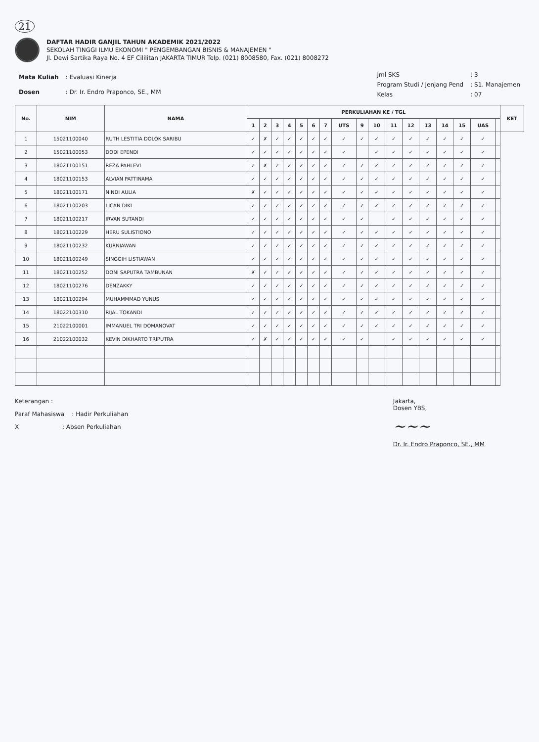21
DAFTAR HADIR GANJIL TAHUN AKADEMIK 2021/2022
SEKOLAH TINGGI ILMU EKONOMI " PENGEMBANGAN BISNIS & MANAJEMEN "
Jl. Dewi Sartika Raya No. 4 EF Cililitan JAKARTA TIMUR Telp. (021) 8008580, Fax. (021) 8008272
| Mata Kuliah | : Evaluasi Kinerja |
| Dosen | : Dr. Ir. Endro Praponco, SE., MM |
| Jml SKS | : 3 |
| Program Studi / Jenjang Pend | : S1. Manajemen |
| Kelas | : 07 |
| No. | NIM | NAMA | PERKULIAHAN KE / TGL | | | | | | | | | | | | | | | | | KET |
| --- | --- | --- | --- | --- | --- | --- | --- | --- | --- | --- | --- | --- | --- | --- | --- | --- | --- | --- | --- | --- |
| | | | 1 | 2 | 3 | 4 | 5 | 6 | 7 | UTS | 9 | 10 | 11 | 12 | 13 | 14 | 15 | UAS | | |
| 1 | 15021100040 | RUTH LESTITIA DOLOK SARIBU | ✓ | ✗ | ✓ | ✓ | ✓ | ✓ | ✓ | ✓ | ✓ | ✓ | ✓ | ✓ | ✓ | ✓ | ✓ | ✓ | | |
| 2 | 15021100053 | DODI EPENDI | ✓ | ✓ | ✓ | ✓ | ✓ | ✓ | ✓ | ✓ | | ✓ | ✓ | ✓ | ✓ | ✓ | ✓ | ✓ | | |
| 3 | 18021100151 | REZA PAHLEVI | ✓ | ✗ | ✓ | ✓ | ✓ | ✓ | ✓ | ✓ | ✓ | ✓ | ✓ | ✓ | ✓ | ✓ | ✓ | ✓ | | |
| 4 | 18021100153 | ALVIAN PATTINAMA | ✓ | ✓ | ✓ | ✓ | ✓ | ✓ | ✓ | ✓ | ✓ | ✓ | ✓ | ✓ | ✓ | ✓ | ✓ | ✓ | | |
| 5 | 18021100171 | NINDI AULIA | ✗ | ✓ | ✓ | ✓ | ✓ | ✓ | ✓ | ✓ | ✓ | ✓ | ✓ | ✓ | ✓ | ✓ | ✓ | ✓ | | |
| 6 | 18021100203 | LICAN DIKI | ✓ | ✓ | ✓ | ✓ | ✓ | ✓ | ✓ | ✓ | ✓ | ✓ | ✓ | ✓ | ✓ | ✓ | ✓ | ✓ | | |
| 7 | 18021100217 | IRVAN SUTANDI | ✓ | ✓ | ✓ | ✓ | ✓ | ✓ | ✓ | ✓ | ✓ | | ✓ | ✓ | ✓ | ✓ | ✓ | ✓ | | |
| 8 | 18021100229 | HERU SULISTIONO | ✓ | ✓ | ✓ | ✓ | ✓ | ✓ | ✓ | ✓ | ✓ | ✓ | ✓ | ✓ | ✓ | ✓ | ✓ | ✓ | | |
| 9 | 18021100232 | KURNIAWAN | ✓ | ✓ | ✓ | ✓ | ✓ | ✓ | ✓ | ✓ | ✓ | ✓ | ✓ | ✓ | ✓ | ✓ | ✓ | ✓ | | |
| 10 | 18021100249 | SINGGIH LISTIAWAN | ✓ | ✓ | ✓ | ✓ | ✓ | ✓ | ✓ | ✓ | ✓ | ✓ | ✓ | ✓ | ✓ | ✓ | ✓ | ✓ | | |
| 11 | 18021100252 | DONI SAPUTRA TAMBUNAN | ✗ | ✓ | ✓ | ✓ | ✓ | ✓ | ✓ | ✓ | ✓ | ✓ | ✓ | ✓ | ✓ | ✓ | ✓ | ✓ | | |
| 12 | 18021100276 | DENZAKKY | ✓ | ✓ | ✓ | ✓ | ✓ | ✓ | ✓ | ✓ | ✓ | ✓ | ✓ | ✓ | ✓ | ✓ | ✓ | ✓ | | |
| 13 | 18021100294 | MUHAMMMAD YUNUS | ✓ | ✓ | ✓ | ✓ | ✓ | ✓ | ✓ | ✓ | ✓ | ✓ | ✓ | ✓ | ✓ | ✓ | ✓ | ✓ | | |
| 14 | 18022100310 | RIJAL TOKANDI | ✓ | ✓ | ✓ | ✓ | ✓ | ✓ | ✓ | ✓ | ✓ | ✓ | ✓ | ✓ | ✓ | ✓ | ✓ | ✓ | | |
| 15 | 21022100001 | IMMANUEL TRI DOMANOVAT | ✓ | ✓ | ✓ | ✓ | ✓ | ✓ | ✓ | ✓ | ✓ | ✓ | ✓ | ✓ | ✓ | ✓ | ✓ | ✓ | | |
| 16 | 21022100032 | KEVIN DIKHARTO TRIPUTRA | ✓ | ✗ | ✓ | ✓ | ✓ | ✓ | ✓ | ✓ | ✓ | | ✓ | ✓ | ✓ | ✓ | ✓ | ✓ | | |
Keterangan :
Paraf Mahasiswa : Hadir Perkuliahan
X : Absen Perkuliahan
Jakarta,
Dosen YBS,
~~~
Dr. Ir. Endro Praponco, SE., MM